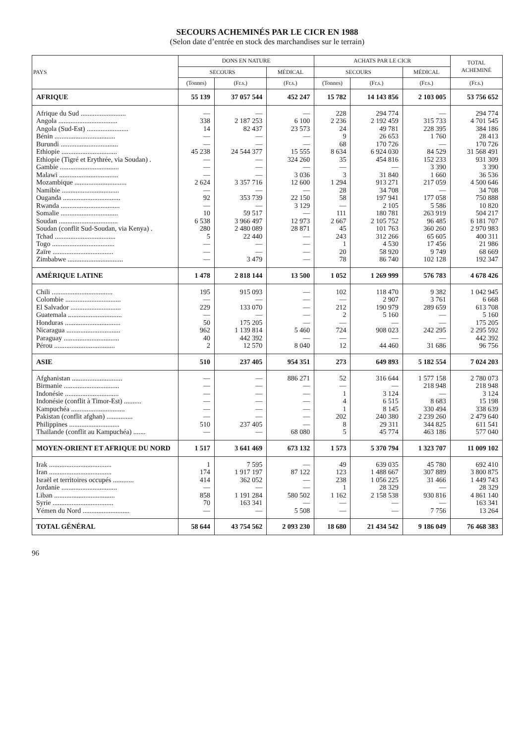SECOURS ACHEMINÉS PAR LE CICR EN 1988
(Selon date d’entrée en stock des marchandises sur le terrain)
| PAYS | DONS EN NATURE | | | ACHATS PAR LE CICR | | | TOTAL ACHEMINÉ |
| --- | --- | --- | --- | --- | --- | --- | --- |
| | SECOURS | | MÉDICAL | SECOURS | | MÉDICAL | |
| | (Tonnes) | (Fr.s.) | (Fr.s.) | (Tonnes) | (Fr.s.) | (Fr.s.) | (Fr.s.) |
| AFRIQUE | 55 139 | 37 057 544 | 452 247 | 15 782 | 14 143 856 | 2 103 005 | 53 756 652 |
| Afrique du Sud .......................... | — | — | — | 228 | 294 774 | — | 294 774 |
| Angola .................................. | 338 | 2 187 253 | 6 100 | 2 236 | 2 192 459 | 315 733 | 4 701 545 |
| Angola (Sud-Est) ........................ | 14 | 82 437 | 23 573 | 24 | 49 781 | 228 395 | 384 186 |
| Bénin ................................... | — | — | — | 9 | 26 653 | 1 760 | 28 413 |
| Burundi ................................. | — | — | — | 68 | 170 726 | — | 170 726 |
| Ethiopie ................................ | 45 238 | 24 544 377 | 15 555 | 8 634 | 6 924 030 | 84 529 | 31 568 491 |
| Ethiopie (Tigré et Erythrée, via Soudan) . | — | — | 324 260 | 35 | 454 816 | 152 233 | 931 309 |
| Gambie .................................. | — | — | — | — | — | 3 390 | 3 390 |
| Malawi .................................. | — | — | 3 036 | 3 | 31 840 | 1 660 | 36 536 |
| Mozambique .............................. | 2 624 | 3 357 716 | 12 600 | 1 294 | 913 271 | 217 059 | 4 500 646 |
| Namibie ................................. | — | — | — | 28 | 34 708 | — | 34 708 |
| Ouganda ................................. | 92 | 353 739 | 22 150 | 58 | 197 941 | 177 058 | 750 888 |
| Rwanda .................................. | — | — | 3 129 | — | 2 105 | 5 586 | 10 820 |
| Somalie ................................. | 10 | 59 517 | — | 111 | 180 781 | 263 919 | 504 217 |
| Soudan .................................. | 6 538 | 3 966 497 | 12 973 | 2 667 | 2 105 752 | 96 485 | 6 181 707 |
| Soudan (conflit Sud-Soudan, via Kenya) . | 280 | 2 480 089 | 28 871 | 45 | 101 763 | 360 260 | 2 970 983 |
| Tchad ................................... | 5 | 22 440 | — | 243 | 312 266 | 65 605 | 400 311 |
| Togo .................................... | — | — | — | 1 | 4 530 | 17 456 | 21 986 |
| Zaïre ................................... | — | — | — | 20 | 58 920 | 9 749 | 68 669 |
| Zimbabwe ................................ | — | 3 479 | — | 78 | 86 740 | 102 128 | 192 347 |
| AMÉRIQUE LATINE | 1 478 | 2 818 144 | 13 500 | 1 052 | 1 269 999 | 576 783 | 4 678 426 |
| Chili ................................... | 195 | 915 093 | — | 102 | 118 470 | 9 382 | 1 042 945 |
| Colombie ................................ | — | — | — | — | 2 907 | 3 761 | 6 668 |
| El Salvador ............................. | 229 | 133 070 | — | 212 | 190 979 | 289 659 | 613 708 |
| Guatemala ............................... | — | — | — | 2 | 5 160 | — | 5 160 |
| Honduras ................................ | 50 | 175 205 | — | — | — | — | 175 205 |
| Nicaragua ............................... | 962 | 1 139 814 | 5 460 | 724 | 908 023 | 242 295 | 2 295 592 |
| Paraguay ................................ | 40 | 442 392 | — | — | — | — | 442 392 |
| Pérou ................................... | 2 | 12 570 | 8 040 | 12 | 44 460 | 31 686 | 96 756 |
| ASIE | 510 | 237 405 | 954 351 | 273 | 649 893 | 5 182 554 | 7 024 203 |
| Afghanistan ............................. | — | — | 886 271 | 52 | 316 644 | 1 577 158 | 2 780 073 |
| Birmanie ................................ | — | — | — | — | — | 218 948 | 218 948 |
| Indonésie ............................... | — | — | — | 1 | 3 124 | — | 3 124 |
| Indonésie (conflit à Timor-Est) .......... | — | — | — | 4 | 6 515 | 8 683 | 15 198 |
| Kampuchéa ............................... | — | — | — | 1 | 8 145 | 330 494 | 338 639 |
| Pakistan (conflit afghan) ............... | — | — | — | 202 | 240 380 | 2 239 260 | 2 479 640 |
| Philippines ............................. | 510 | 237 405 | — | 8 | 29 311 | 344 825 | 611 541 |
| Thaïlande (conflit au Kampuchéa) ....... | — | — | 68 080 | 5 | 45 774 | 463 186 | 577 040 |
| MOYEN-ORIENT ET AFRIQUE DU NORD | 1 517 | 3 641 469 | 673 132 | 1 573 | 5 370 794 | 1 323 707 | 11 009 102 |
| Irak .................................... | 1 | 7 595 | — | 49 | 639 035 | 45 780 | 692 410 |
| Iran .................................... | 174 | 1 917 197 | 87 122 | 123 | 1 488 667 | 307 889 | 3 800 875 |
| Israël et territoires occupés ............ | 414 | 362 052 | — | 238 | 1 056 225 | 31 466 | 1 449 743 |
| Jordanie ................................ | — | — | — | 1 | 28 329 | — | 28 329 |
| Liban ................................... | 858 | 1 191 284 | 580 502 | 1 162 | 2 158 538 | 930 816 | 4 861 140 |
| Syrie ................................... | 70 | 163 341 | — | — | — | — | 163 341 |
| Yémen du Nord ........................... | — | — | 5 508 | — | — | 7 756 | 13 264 |
| TOTAL GÉNÉRAL | 58 644 | 43 754 562 | 2 093 230 | 18 680 | 21 434 542 | 9 186 049 | 76 468 383 |
96